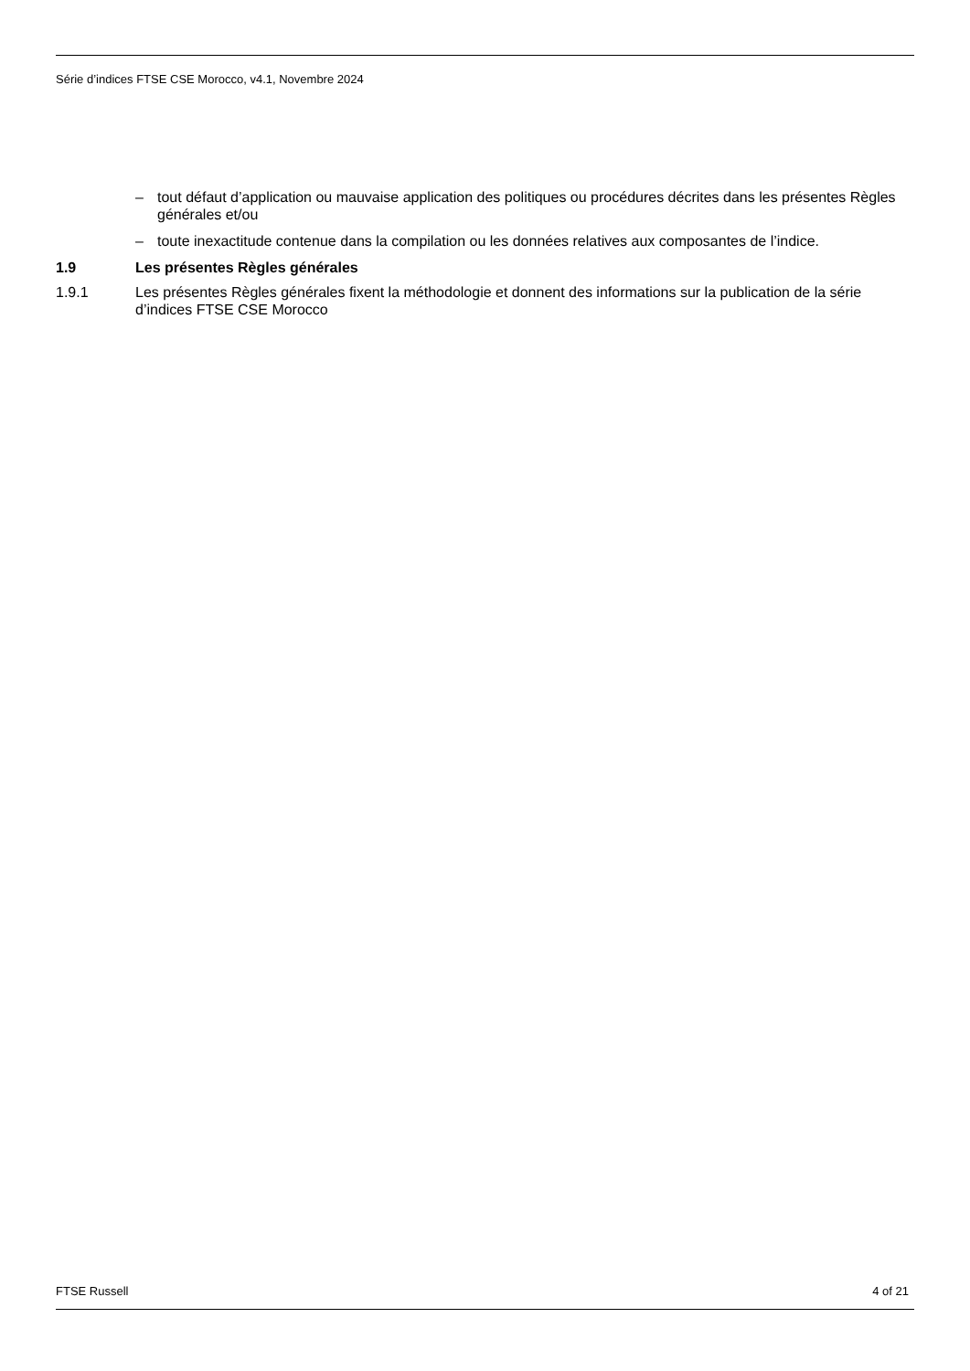Série d’indices FTSE CSE Morocco, v4.1, Novembre 2024
– tout défaut d’application ou mauvaise application des politiques ou procédures décrites dans les présentes Règles générales et/ou
– toute inexactitude contenue dans la compilation ou les données relatives aux composantes de l’indice.
1.9 Les présentes Règles générales
1.9.1 Les présentes Règles générales fixent la méthodologie et donnent des informations sur la publication de la série d’indices FTSE CSE Morocco
FTSE Russell 4 of 21